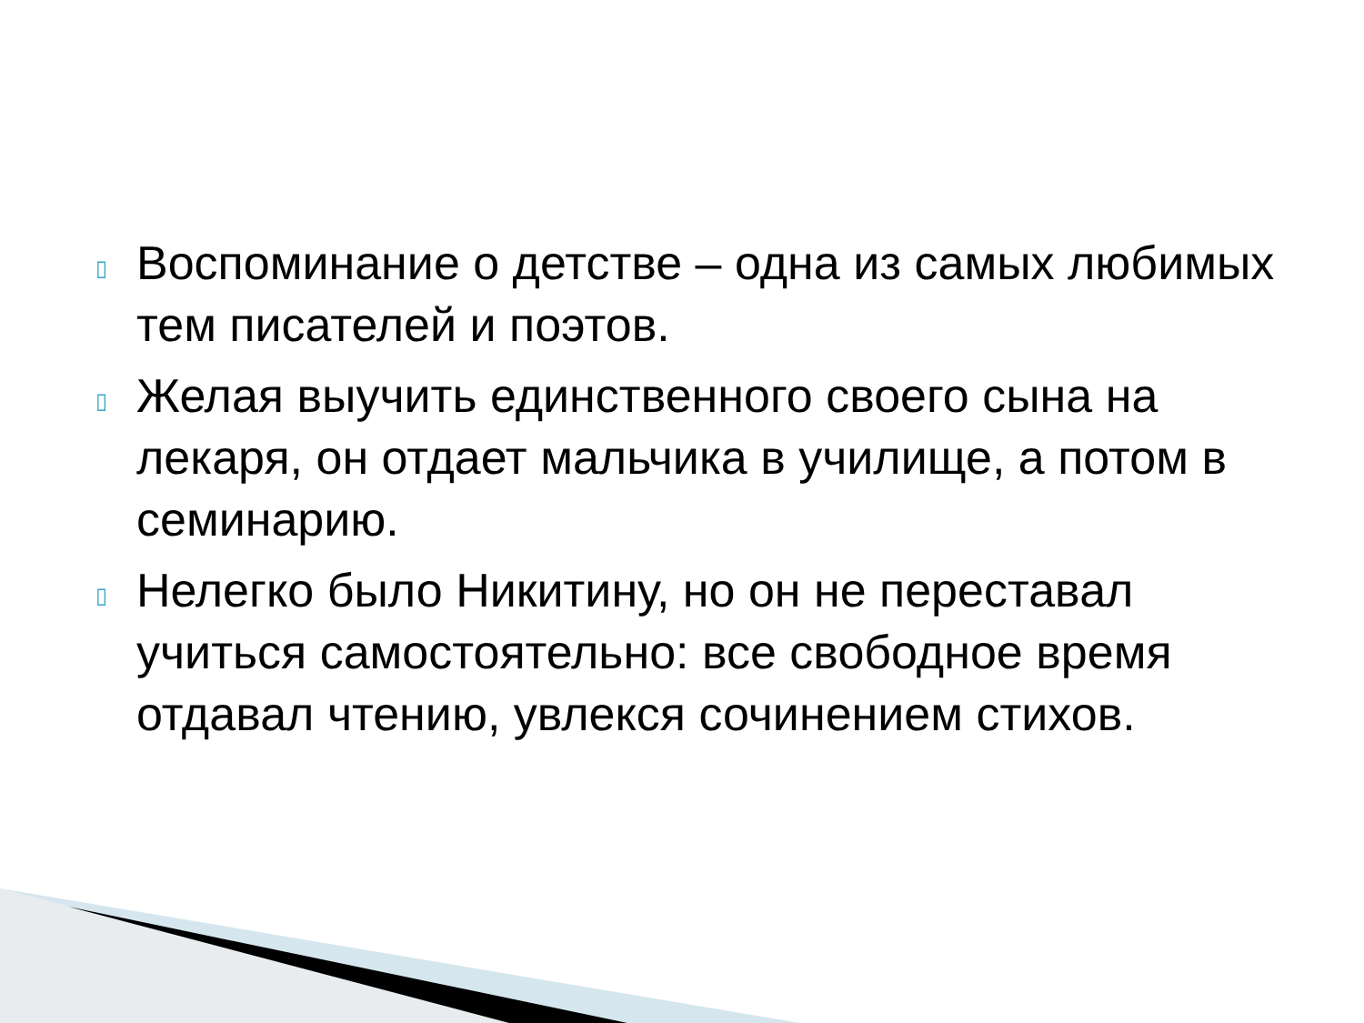▯ Воспоминание о детстве – одна из самых любимых тем писателей и поэтов.
▯ Желая выучить единственного своего сына на лекаря, он отдает мальчика в училище, а потом в семинарию.
▯ Нелегко было Никитину, но он не переставал учиться самостоятельно: все свободное время отдавал чтению, увлекся сочинением стихов.